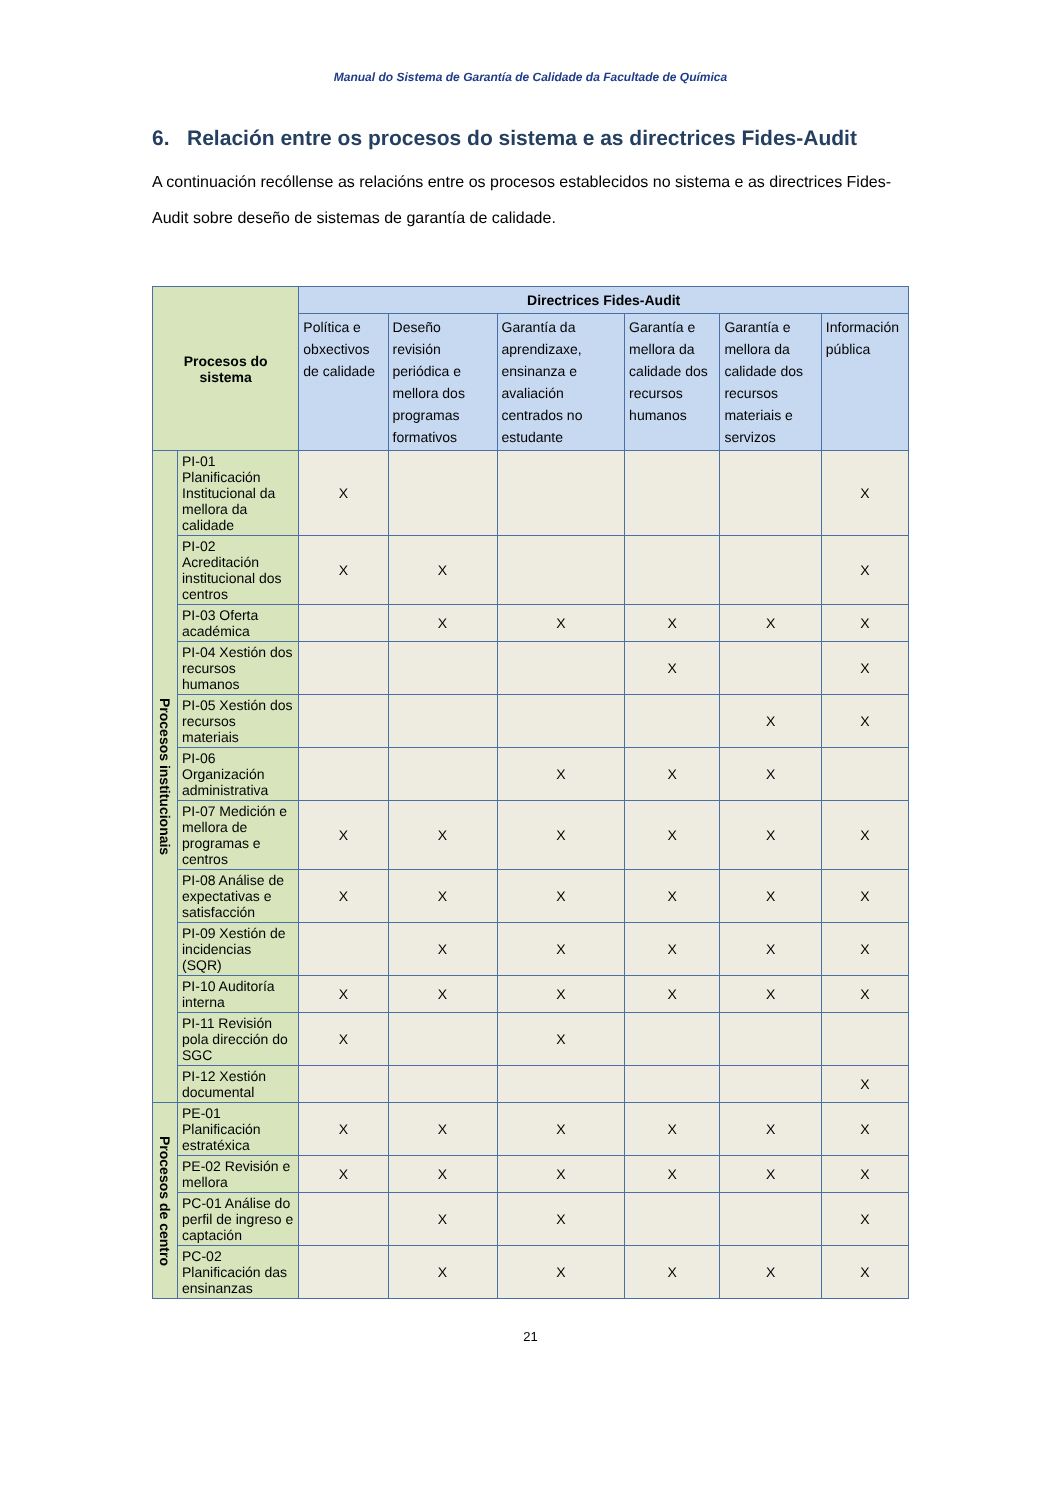Manual do Sistema de Garantía de Calidade da Facultade de Química
6. Relación entre os procesos do sistema e as directrices Fides-Audit
A continuación recóllense as relacións entre os procesos establecidos no sistema e as directrices Fides-Audit sobre deseño de sistemas de garantía de calidade.
| Procesos do sistema | | Directrices Fides-Audit | | | | | |
| --- | --- | --- | --- | --- | --- | --- | --- |
| | | Política e obxectivos de calidade | Deseño revisión periódica e mellora dos programas formativos | Garantía da aprendizaxe, ensinanza e avaliación centrados no estudante | Garantía e mellora da calidade dos recursos humanos | Garantía e mellora da calidade dos recursos materiais e servizos | Información pública |
| Procesos institucionais | PI-01 Planificación Institucional da mellora da calidade | X | | | | | X |
| | PI-02 Acreditación institucional dos centros | X | X | | | | X |
| | PI-03 Oferta académica | | X | X | X | X | X |
| | PI-04 Xestión dos recursos humanos | | | | X | | X |
| | PI-05 Xestión dos recursos materiais | | | | | X | X |
| | PI-06 Organización administrativa | | | X | X | X | |
| | PI-07 Medición e mellora de programas e centros | X | X | X | X | X | X |
| | PI-08 Análise de expectativas e satisfacción | X | X | X | X | X | X |
| | PI-09 Xestión de incidencias (SQR) | | X | X | X | X | X |
| | PI-10 Auditoría interna | X | X | X | X | X | X |
| | PI-11 Revisión pola dirección do SGC | X | | X | | | |
| | PI-12 Xestión documental | | | | | | X |
| Procesos de centro | PE-01 Planificación estratéxica | X | X | X | X | X | X |
| | PE-02 Revisión e mellora | X | X | X | X | X | X |
| | PC-01 Análise do perfil de ingreso e captación | | X | X | | | X |
| | PC-02 Planificación das ensinanzas | | X | X | X | X | X |
21